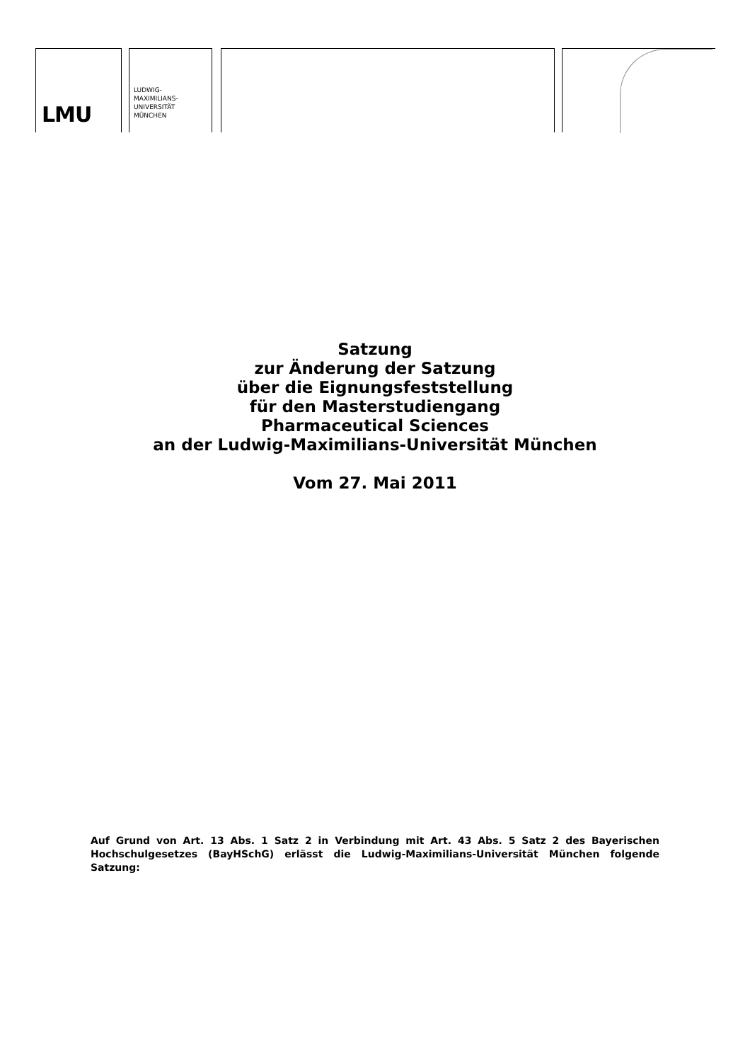LMU
LUDWIG-
MAXIMILIANS-
UNIVERSITÄT
MÜNCHEN
Satzung
zur Änderung der Satzung
über die Eignungsfeststellung
für den Masterstudiengang
Pharmaceutical Sciences
an der Ludwig-Maximilians-Universität München
Vom 27. Mai 2011
Auf Grund von Art. 13 Abs. 1 Satz 2 in Verbindung mit Art. 43 Abs. 5 Satz 2 des Bayerischen Hochschulgesetzes (BayHSchG) erlässt die Ludwig-Maximilians-Universität München folgende Satzung: